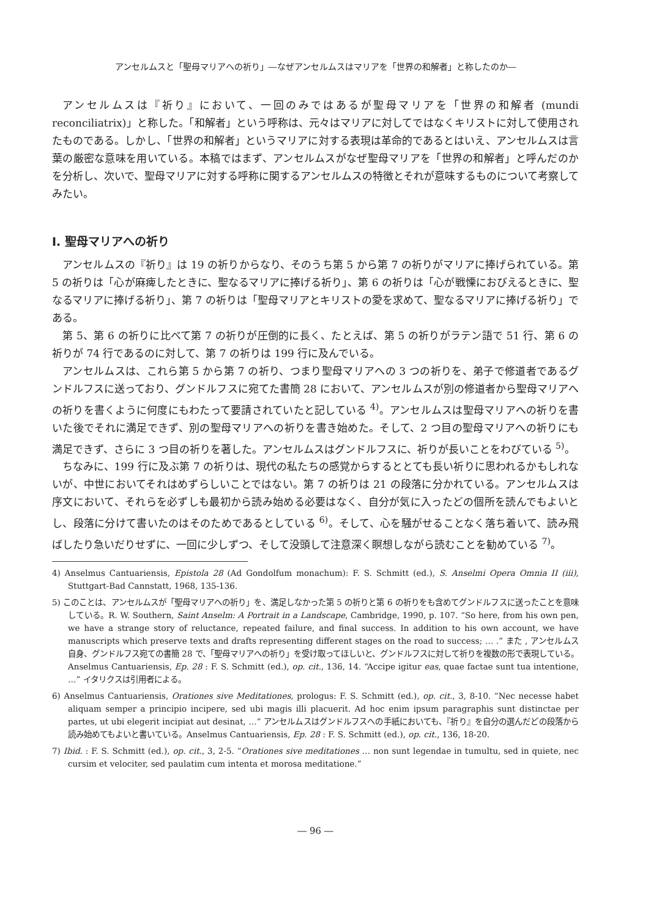アンセルムスと「聖母マリアへの祈り」―なぜアンセルムスはマリアを「世界の和解者」と称したのか―
アンセルムスは『祈り』において、一回のみではあるが聖母マリアを「世界の和解者 (mundi reconciliatrix)」と称した。「和解者」という呼称は、元々はマリアに対してではなくキリストに対して使用されたものである。しかし、「世界の和解者」というマリアに対する表現は革命的であるとはいえ、アンセルムスは言葉の厳密な意味を用いている。本稿ではまず、アンセルムスがなぜ聖母マリアを「世界の和解者」と呼んだのかを分析し、次いで、聖母マリアに対する呼称に関するアンセルムスの特徴とそれが意味するものについて考察してみたい。
Ⅰ. 聖母マリアへの祈り
アンセルムスの『祈り』は 19 の祈りからなり、そのうち第 5 から第 7 の祈りがマリアに捧げられている。第 5 の祈りは「心が麻痺したときに、聖なるマリアに捧げる祈り」、第 6 の祈りは「心が戦慄におびえるときに、聖なるマリアに捧げる祈り」、第 7 の祈りは「聖母マリアとキリストの愛を求めて、聖なるマリアに捧げる祈り」である。
第 5、第 6 の祈りに比べて第 7 の祈りが圧倒的に長く、たとえば、第 5 の祈りがラテン語で 51 行、第 6 の祈りが 74 行であるのに対して、第 7 の祈りは 199 行に及んでいる。
アンセルムスは、これら第 5 から第 7 の祈り、つまり聖母マリアへの 3 つの祈りを、弟子で修道者であるグンドルフスに送っており、グンドルフスに宛てた書簡 28 において、アンセルムスが別の修道者から聖母マリアへの祈りを書くように何度にもわたって要請されていたと記している <sup>4)</sup>。アンセルムスは聖母マリアへの祈りを書いた後でそれに満足できず、別の聖母マリアへの祈りを書き始めた。そして、2 つ目の聖母マリアへの祈りにも満足できず、さらに 3 つ目の祈りを著した。アンセルムスはグンドルフスに、祈りが長いことをわびている <sup>5)</sup>。
ちなみに、199 行に及ぶ第 7 の祈りは、現代の私たちの感覚からするととても長い祈りに思われるかもしれないが、中世においてそれはめずらしいことではない。第 7 の祈りは 21 の段落に分かれている。アンセルムスは序文において、それらを必ずしも最初から読み始める必要はなく、自分が気に入ったどの個所を読んでもよいとし、段落に分けて書いたのはそのためであるとしている <sup>6)</sup>。そして、心を騒がせることなく落ち着いて、読み飛ばしたり急いだりせずに、一回に少しずつ、そして没頭して注意深く瞑想しながら読むことを勧めている <sup>7)</sup>。
4) Anselmus Cantuariensis, Epistola 28 (Ad Gondolfum monachum): F. S. Schmitt (ed.), S. Anselmi Opera Omnia II (iii), Stuttgart-Bad Cannstatt, 1968, 135-136.
5) このことは、アンセルムスが「聖母マリアへの祈り」を、満足しなかった第 5 の祈りと第 6 の祈りをも含めてグンドルフスに送ったことを意味している。R. W. Southern, Saint Anselm: A Portrait in a Landscape, Cambridge, 1990, p. 107. “So here, from his own pen, we have a strange story of reluctance, repeated failure, and final success. In addition to his own account, we have manuscripts which preserve texts and drafts representing different stages on the road to success; … .” また , アンセルムス自身、グンドルフス宛ての書簡 28 で、「聖母マリアへの祈り」を受け取ってほしいと、グンドルフスに対して祈りを複数の形で表現している。Anselmus Cantuariensis, Ep. 28 : F. S. Schmitt (ed.), op. cit., 136, 14. “Accipe igitur eas, quae factae sunt tua intentione, …” イタリクスは引用者による。
6) Anselmus Cantuariensis, Orationes sive Meditationes, prologus: F. S. Schmitt (ed.), op. cit., 3, 8-10. “Nec necesse habet aliquam semper a principio incipere, sed ubi magis illi placuerit. Ad hoc enim ipsum paragraphis sunt distinctae per partes, ut ubi elegerit incipiat aut desinat, …” アンセルムスはグンドルフスへの手紙においても、『祈り』を自分の選んだどの段落から読み始めてもよいと書いている。Anselmus Cantuariensis, Ep. 28 : F. S. Schmitt (ed.), op. cit., 136, 18-20.
7) Ibid. : F. S. Schmitt (ed.), op. cit., 3, 2-5. “Orationes sive meditationes … non sunt legendae in tumultu, sed in quiete, nec cursim et velociter, sed paulatim cum intenta et morosa meditatione.”
― 96 ―